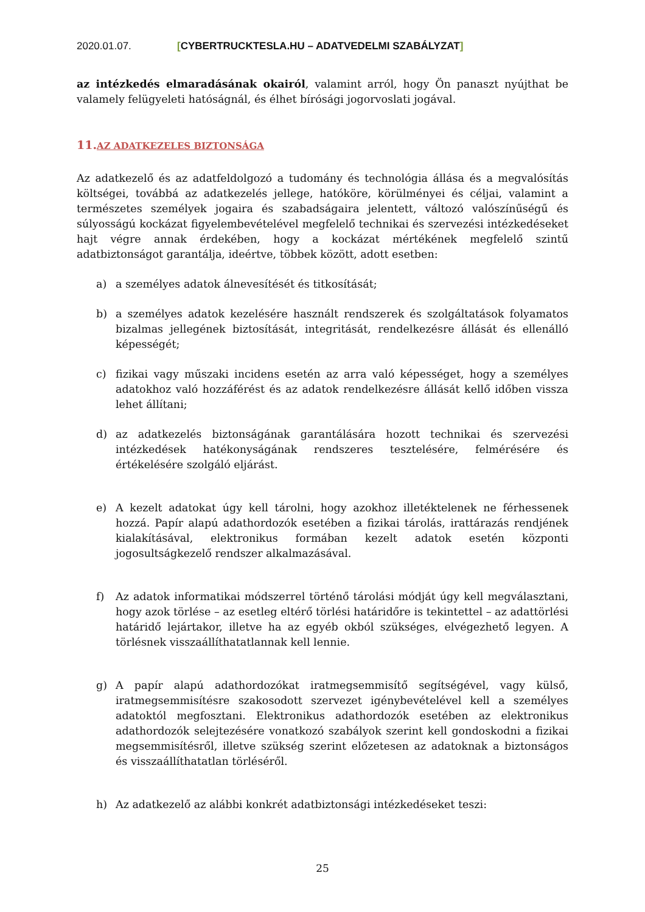2020.01.07. [CYBERTRUCKTESLA.HU – ADATVEDELMI SZABÁLYZAT]
az intézkedés elmaradásának okairól, valamint arról, hogy Ön panaszt nyújthat be valamely felügyeleti hatóságnál, és élhet bírósági jogorvoslati jogával.
11.AZ ADATKEZELES BIZTONSÁGA
Az adatkezelő és az adatfeldolgozó a tudomány és technológia állása és a megvalósítás költségei, továbbá az adatkezelés jellege, hatóköre, körülményei és céljai, valamint a természetes személyek jogaira és szabadságaira jelentett, változó valószínűségű és súlyosságú kockázat figyelembevételével megfelelő technikai és szervezési intézkedéseket hajt végre annak érdekében, hogy a kockázat mértékének megfelelő szintű adatbiztonságot garantálja, ideértve, többek között, adott esetben:
a) a személyes adatok álnevesítését és titkosítását;
b) a személyes adatok kezelésére használt rendszerek és szolgáltatások folyamatos bizalmas jellegének biztosítását, integritását, rendelkezésre állását és ellenálló képességét;
c) fizikai vagy műszaki incidens esetén az arra való képességet, hogy a személyes adatokhoz való hozzáférést és az adatok rendelkezésre állását kellő időben vissza lehet állítani;
d) az adatkezelés biztonságának garantálására hozott technikai és szervezési intézkedések hatékonyságának rendszeres tesztelésére, felmérésére és értékelésére szolgáló eljárást.
e) A kezelt adatokat úgy kell tárolni, hogy azokhoz illetéktelenek ne férhessenek hozzá. Papír alapú adathordozók esetében a fizikai tárolás, irattárazás rendjének kialakításával, elektronikus formában kezelt adatok esetén központi jogosultságkezelő rendszer alkalmazásával.
f) Az adatok informatikai módszerrel történő tárolási módját úgy kell megválasztani, hogy azok törlése – az esetleg eltérő törlési határidőre is tekintettel – az adattörlési határidő lejártakor, illetve ha az egyéb okból szükséges, elvégezhető legyen. A törlésnek visszaállíthatatlannak kell lennie.
g) A papír alapú adathordozókat iratmegsemmisítő segítségével, vagy külső, iratmegsemmisítésre szakosodott szervezet igénybevételével kell a személyes adatoktól megfosztani. Elektronikus adathordozók esetében az elektronikus adathordozók selejtezésére vonatkozó szabályok szerint kell gondoskodni a fizikai megsemmisítésről, illetve szükség szerint előzetesen az adatoknak a biztonságos és visszaállíthatatlan törléséről.
h) Az adatkezelő az alábbi konkrét adatbiztonsági intézkedéseket teszi:
25